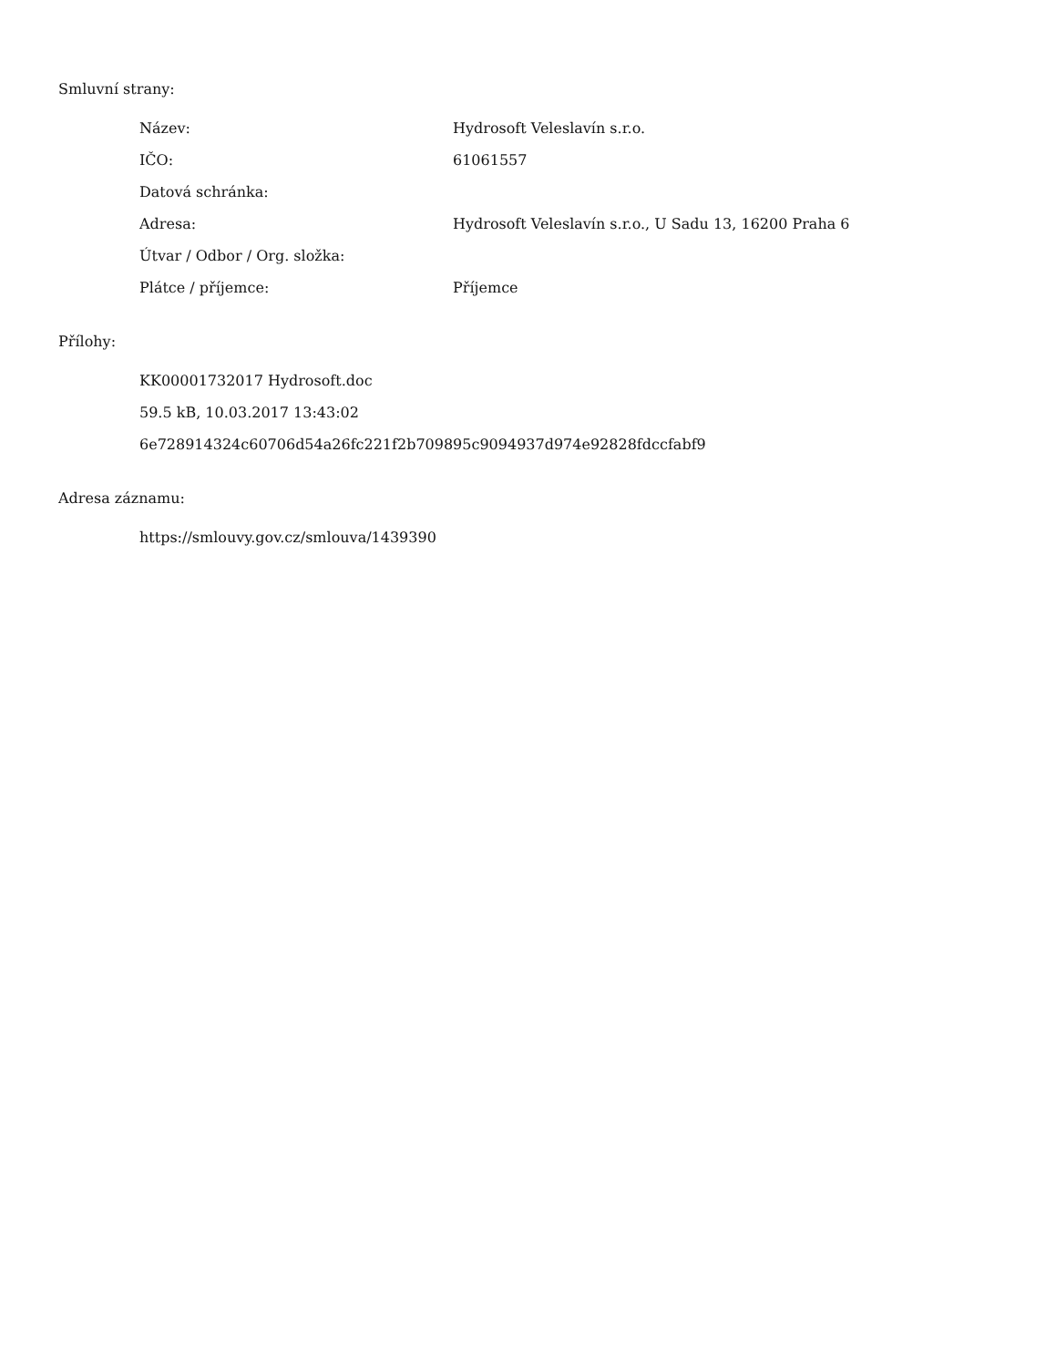Smluvní strany:
| Název: | Hydrosoft Veleslavín s.r.o. |
| IČO: | 61061557 |
| Datová schránka: | |
| Adresa: | Hydrosoft Veleslavín s.r.o., U Sadu 13, 16200 Praha 6 |
| Útvar / Odbor / Org. složka: | |
| Plátce / příjemce: | Příjemce |
Přílohy:
KK00001732017 Hydrosoft.doc
59.5 kB, 10.03.2017 13:43:02
6e728914324c60706d54a26fc221f2b709895c9094937d974e92828fdccfabf9
Adresa záznamu:
https://smlouvy.gov.cz/smlouva/1439390